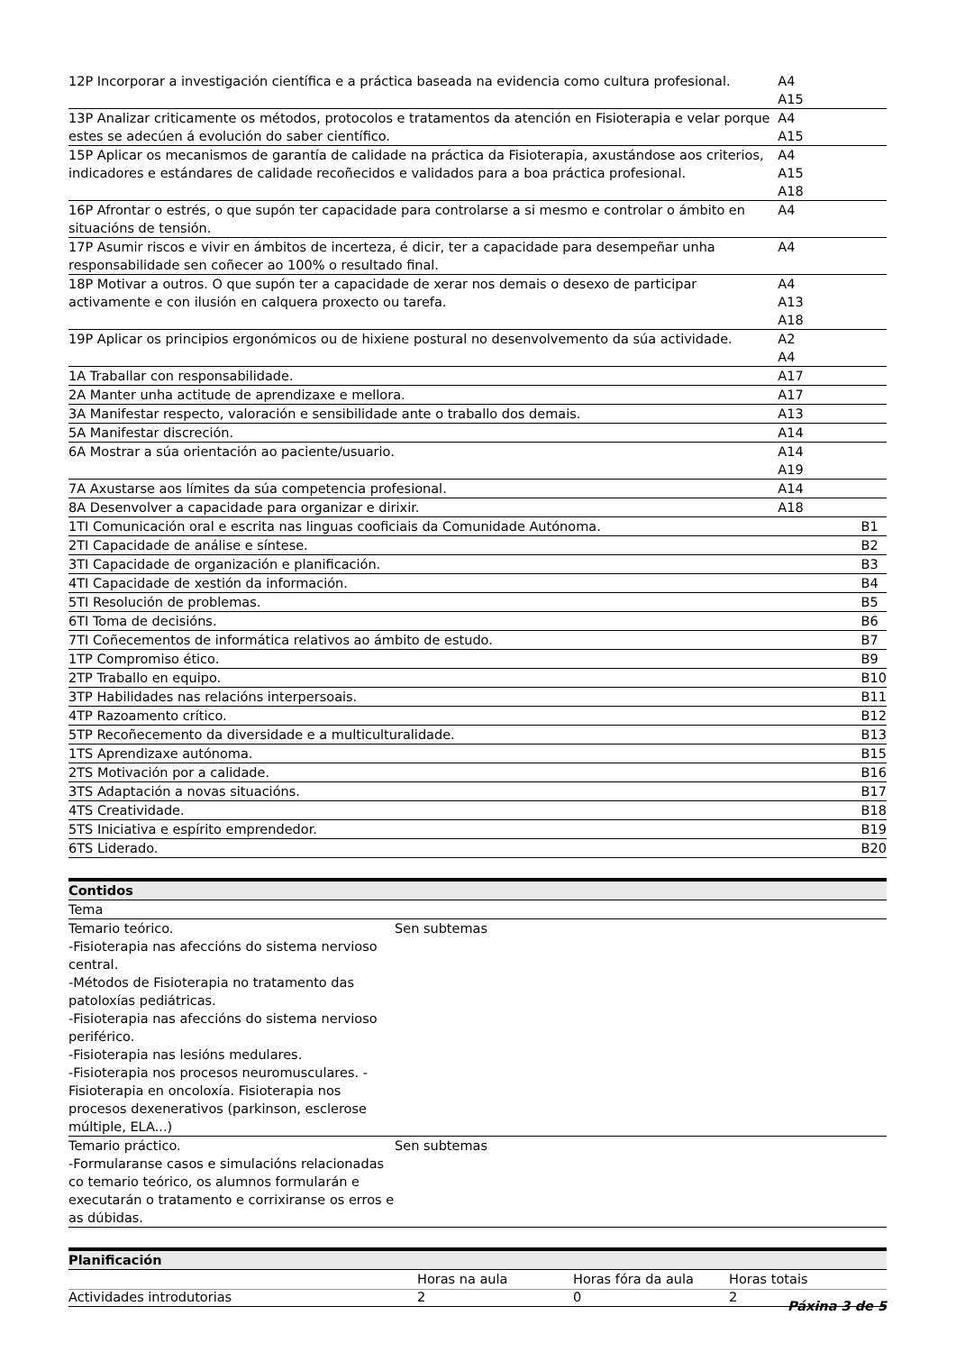| 12P Incorporar a investigación científica e a práctica baseada na evidencia como cultura profesional. | A4 A15 | |
| 13P Analizar criticamente os métodos, protocolos e tratamentos da atención en Fisioterapia e velar porque estes se adecúen á evolución do saber científico. | A4 A15 | |
| 15P Aplicar os mecanismos de garantía de calidade na práctica da Fisioterapia, axustándose aos criterios, indicadores e estándares de calidade recoñecidos e validados para a boa práctica profesional. | A4 A15 A18 | |
| 16P Afrontar o estrés, o que supón ter capacidade para controlarse a si mesmo e controlar o ámbito en situacións de tensión. | A4 | |
| 17P Asumir riscos e vivir en ámbitos de incerteza, é dicir, ter a capacidade para desempeñar unha responsabilidade sen coñecer ao 100% o resultado final. | A4 | |
| 18P Motivar a outros. O que supón ter a capacidade de xerar nos demais o desexo de participar activamente e con ilusión en calquera proxecto ou tarefa. | A4 A13 A18 | |
| 19P Aplicar os principios ergonómicos ou de hixiene postural no desenvolvemento da súa actividade. | A2 A4 | |
| 1A Traballar con responsabilidade. | A17 | |
| 2A Manter unha actitude de aprendizaxe e mellora. | A17 | |
| 3A Manifestar respecto, valoración e sensibilidade ante o traballo dos demais. | A13 | |
| 5A Manifestar discreción. | A14 | |
| 6A Mostrar a súa orientación ao paciente/usuario. | A14 A19 | |
| 7A Axustarse aos límites da súa competencia profesional. | A14 | |
| 8A Desenvolver a capacidade para organizar e dirixir. | A18 | |
| 1TI Comunicación oral e escrita nas linguas cooficiais da Comunidade Autónoma. | | B1 |
| 2TI Capacidade de análise e síntese. | | B2 |
| 3TI Capacidade de organización e planificación. | | B3 |
| 4TI Capacidade de xestión da información. | | B4 |
| 5TI Resolución de problemas. | | B5 |
| 6TI Toma de decisións. | | B6 |
| 7TI Coñecementos de informática relativos ao ámbito de estudo. | | B7 |
| 1TP Compromiso ético. | | B9 |
| 2TP Traballo en equipo. | | B10 |
| 3TP Habilidades nas relacións interpersoais. | | B11 |
| 4TP Razoamento crítico. | | B12 |
| 5TP Recoñecemento da diversidade e a multiculturalidade. | | B13 |
| 1TS Aprendizaxe autónoma. | | B15 |
| 2TS Motivación por a calidade. | | B16 |
| 3TS Adaptación a novas situacións. | | B17 |
| 4TS Creatividade. | | B18 |
| 5TS Iniciativa e espírito emprendedor. | | B19 |
| 6TS Liderado. | | B20 |
Contidos
| Tema | |
| Temario teórico. -Fisioterapia nas afeccións do sistema nervioso central. -Métodos de Fisioterapia no tratamento das patoloxías pediátricas. -Fisioterapia nas afeccións do sistema nervioso periférico. -Fisioterapia nas lesións medulares. -Fisioterapia nos procesos neuromusculares. -Fisioterapia en oncoloxía. Fisioterapia nos procesos dexenerativos (parkinson, esclerose múltiple, ELA...) | Sen subtemas |
| Temario práctico. -Formularanse casos e simulacións relacionadas co temario teórico, os alumnos formularán e executarán o tratamento e corrixiranse os erros e as dúbidas. | Sen subtemas |
Planificación
| | Horas na aula | Horas fóra da aula | Horas totais |
| --- | --- | --- | --- |
| Actividades introdutorias | 2 | 0 | 2 |
Páxina 3 de 5